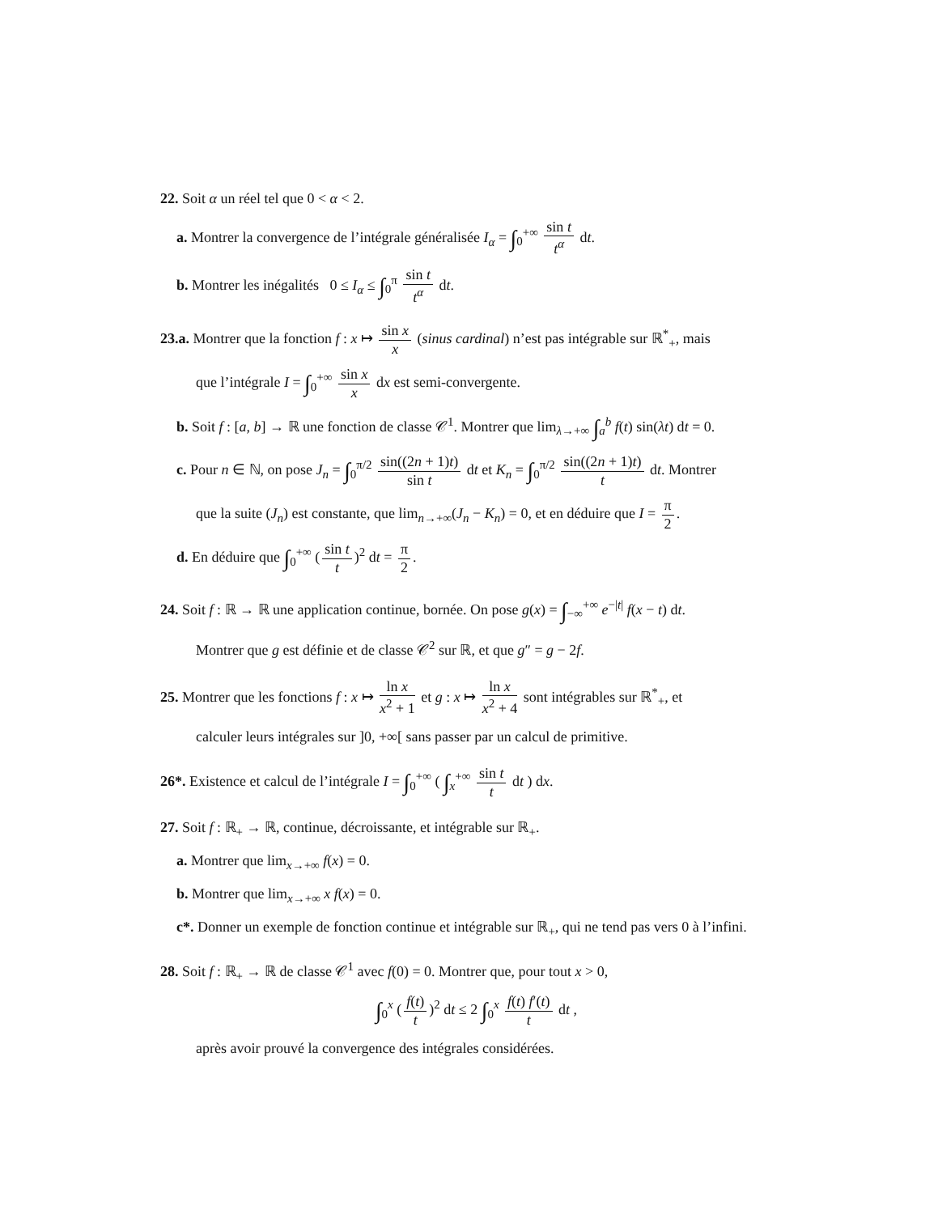22. Soit α un réel tel que 0 < α < 2.
a. Montrer la convergence de l’intégrale généralisée I<sub>α</sub> = ∫<sub>0</sub><sup>+∞</sup> sin t t<sup>α</sup> dt.
b. Montrer les inégalités 0 ≤ I<sub>α</sub> ≤ ∫<sub>0</sub><sup>π</sup> sin t t<sup>α</sup> dt.
23.a. Montrer que la fonction f : x ↦ sin x x (sinus cardinal) n’est pas intégrable sur ℝ<sup>*</sup><sub>+</sub>, mais
que l’intégrale I = ∫<sub>0</sub><sup>+∞</sup> sin x x dx est semi-convergente.
b. Soit f : [a, b] → ℝ une fonction de classe 𝒞<sup>1</sup>. Montrer que lim<sub>λ→+∞</sub> ∫<sub>a</sub><sup>b</sup> f(t) sin(λt) dt = 0.
c. Pour n ∈ ℕ, on pose J<sub>n</sub> = ∫<sub>0</sub><sup>π/2</sup> sin((2n + 1)t) sin t dt et K<sub>n</sub> = ∫<sub>0</sub><sup>π/2</sup> sin((2n + 1)t) t dt. Montrer
que la suite (J<sub>n</sub>) est constante, que lim<sub>n→+∞</sub>(J<sub>n</sub> − K<sub>n</sub>) = 0, et en déduire que I = π 2.
d. En déduire que ∫<sub>0</sub><sup>+∞</sup> (sin t t)<sup>2</sup> dt = π 2.
24. Soit f : ℝ → ℝ une application continue, bornée. On pose g(x) = ∫<sub>−∞</sub><sup>+∞</sup> e<sup>−|t|</sup> f(x − t) dt.
Montrer que g est définie et de classe 𝒞<sup>2</sup> sur ℝ, et que g″ = g − 2f.
25. Montrer que les fonctions f : x ↦ ln x x<sup>2</sup> + 1 et g : x ↦ ln x x<sup>2</sup> + 4 sont intégrables sur ℝ<sup>*</sup><sub>+</sub>, et
calculer leurs intégrales sur ]0, +∞[ sans passer par un calcul de primitive.
26*. Existence et calcul de l’intégrale I = ∫<sub>0</sub><sup>+∞</sup> ( ∫<sub>x</sub><sup>+∞</sup> sin t t dt ) dx.
27. Soit f : ℝ<sub>+</sub> → ℝ, continue, décroissante, et intégrable sur ℝ<sub>+</sub>.
a. Montrer que lim<sub>x→+∞</sub> f(x) = 0.
b. Montrer que lim<sub>x→+∞</sub> x f(x) = 0.
c*. Donner un exemple de fonction continue et intégrable sur ℝ<sub>+</sub>, qui ne tend pas vers 0 à l’infini.
28. Soit f : ℝ<sub>+</sub> → ℝ de classe 𝒞<sup>1</sup> avec f(0) = 0. Montrer que, pour tout x > 0,
∫<sub>0</sub><sup>x</sup> (f(t) t)<sup>2</sup> dt ≤ 2 ∫<sub>0</sub><sup>x</sup> f(t) f′(t) t dt ,
après avoir prouvé la convergence des intégrales considérées.